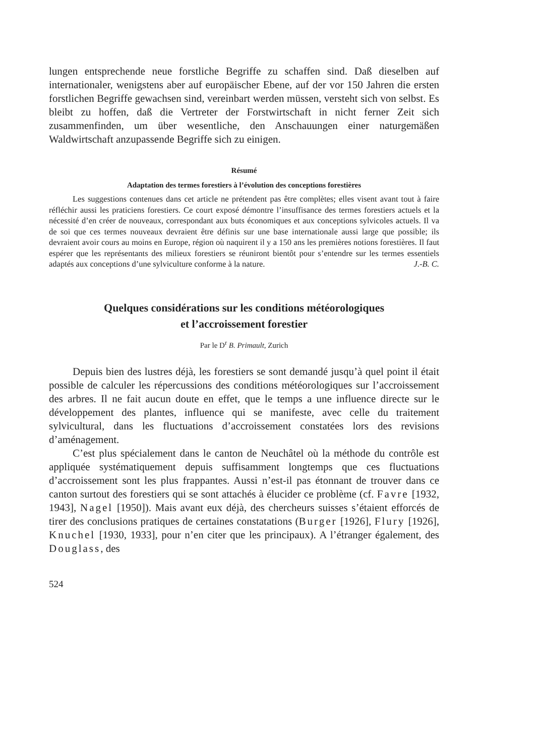lungen entsprechende neue forstliche Begriffe zu schaffen sind. Daß dieselben auf internationaler, wenigstens aber auf europäischer Ebene, auf der vor 150 Jahren die ersten forstlichen Begriffe gewachsen sind, vereinbart werden müssen, versteht sich von selbst. Es bleibt zu hoffen, daß die Vertreter der Forstwirtschaft in nicht ferner Zeit sich zusammenfinden, um über wesentliche, den Anschauungen einer naturgemäßen Waldwirtschaft anzupassende Begriffe sich zu einigen.
Résumé
Adaptation des termes forestiers à l’évolution des conceptions forestières
Les suggestions contenues dans cet article ne prétendent pas être complètes; elles visent avant tout à faire réfléchir aussi les praticiens forestiers. Ce court exposé démontre l’insuffisance des termes forestiers actuels et la nécessité d’en créer de nouveaux, correspondant aux buts économiques et aux conceptions sylvicoles actuels. Il va de soi que ces termes nouveaux devraient être définis sur une base internationale aussi large que possible; ils devraient avoir cours au moins en Europe, région où naquirent il y a 150 ans les premières notions forestières. Il faut espérer que les représentants des milieux forestiers se réuniront bientôt pour s’entendre sur les termes essentiels adaptés aux conceptions d’une sylviculture conforme à la nature. J.-B. C.
Quelques considérations sur les conditions météorologiques
et l’accroissement forestier
Par le D<sup>r</sup> B. Primault, Zurich
Depuis bien des lustres déjà, les forestiers se sont demandé jusqu’à quel point il était possible de calculer les répercussions des conditions météorologiques sur l’accroissement des arbres. Il ne fait aucun doute en effet, que le temps a une influence directe sur le développement des plantes, influence qui se manifeste, avec celle du traitement sylvicultural, dans les fluctuations d’accroissement constatées lors des revisions d’aménagement.
C’est plus spécialement dans le canton de Neuchâtel où la méthode du contrôle est appliquée systématiquement depuis suffisamment longtemps que ces fluctuations d’accroissement sont les plus frappantes. Aussi n’est-il pas étonnant de trouver dans ce canton surtout des forestiers qui se sont attachés à élucider ce problème (cf. Favre [1932, 1943], Nagel [1950]). Mais avant eux déjà, des chercheurs suisses s’étaient efforcés de tirer des conclusions pratiques de certaines constatations (Burger [1926], Flury [1926], Knuchel [1930, 1933], pour n’en citer que les principaux). A l’étranger également, des Douglass, des
524